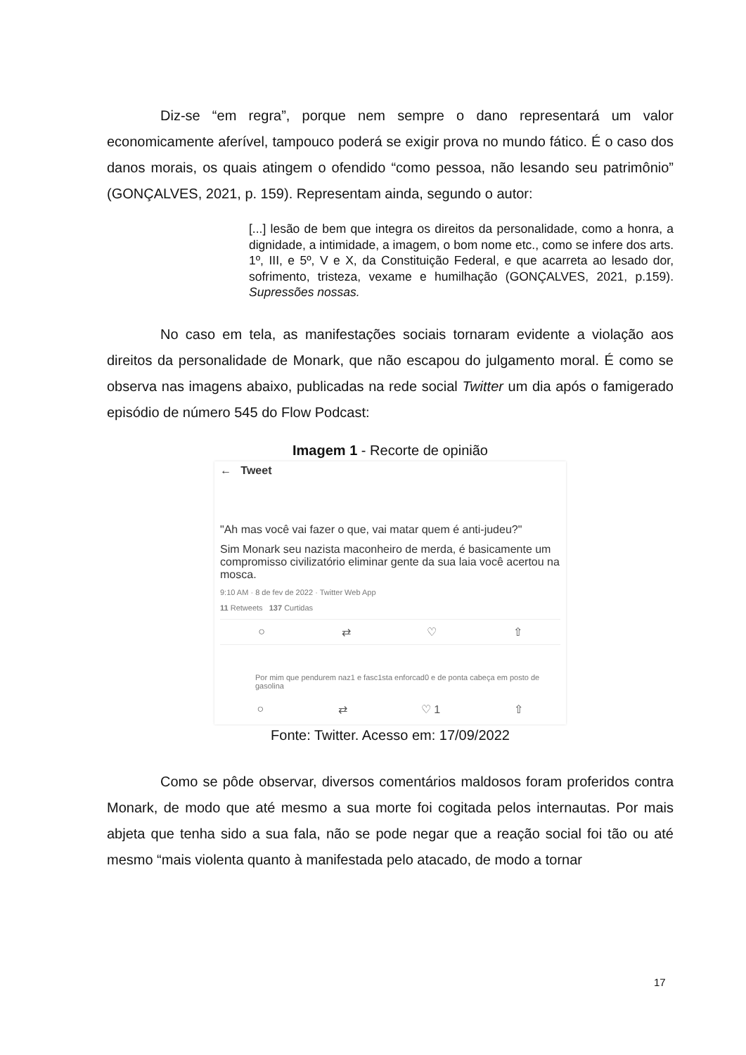Diz-se “em regra”, porque nem sempre o dano representará um valor economicamente aferível, tampouco poderá se exigir prova no mundo fático. É o caso dos danos morais, os quais atingem o ofendido “como pessoa, não lesando seu patrimônio” (GONÇALVES, 2021, p. 159). Representam ainda, segundo o autor:
[...] lesão de bem que integra os direitos da personalidade, como a honra, a dignidade, a intimidade, a imagem, o bom nome etc., como se infere dos arts. 1º, III, e 5º, V e X, da Constituição Federal, e que acarreta ao lesado dor, sofrimento, tristeza, vexame e humilhação (GONÇALVES, 2021, p.159). Supressões nossas.
No caso em tela, as manifestações sociais tornaram evidente a violação aos direitos da personalidade de Monark, que não escapou do julgamento moral. É como se observa nas imagens abaixo, publicadas na rede social Twitter um dia após o famigerado episódio de número 545 do Flow Podcast:
Imagem 1 - Recorte de opinião
← Tweet
"Ah mas você vai fazer o que, vai matar quem é anti-judeu?"
Sim Monark seu nazista maconheiro de merda, é basicamente um compromisso civilizatório eliminar gente da sua laia você acertou na mosca.
9:10 AM · 8 de fev de 2022 · Twitter Web App
11 Retweets 137 Curtidas
○ ⇄ ♡ ⇧
Por mim que pendurem naz1 e fasc1sta enforcad0 e de ponta cabeça em posto de gasolina
○ ⇄ ♡ 1 ⇧
Fonte: Twitter. Acesso em: 17/09/2022
Como se pôde observar, diversos comentários maldosos foram proferidos contra Monark, de modo que até mesmo a sua morte foi cogitada pelos internautas. Por mais abjeta que tenha sido a sua fala, não se pode negar que a reação social foi tão ou até mesmo “mais violenta quanto à manifestada pelo atacado, de modo a tornar
17